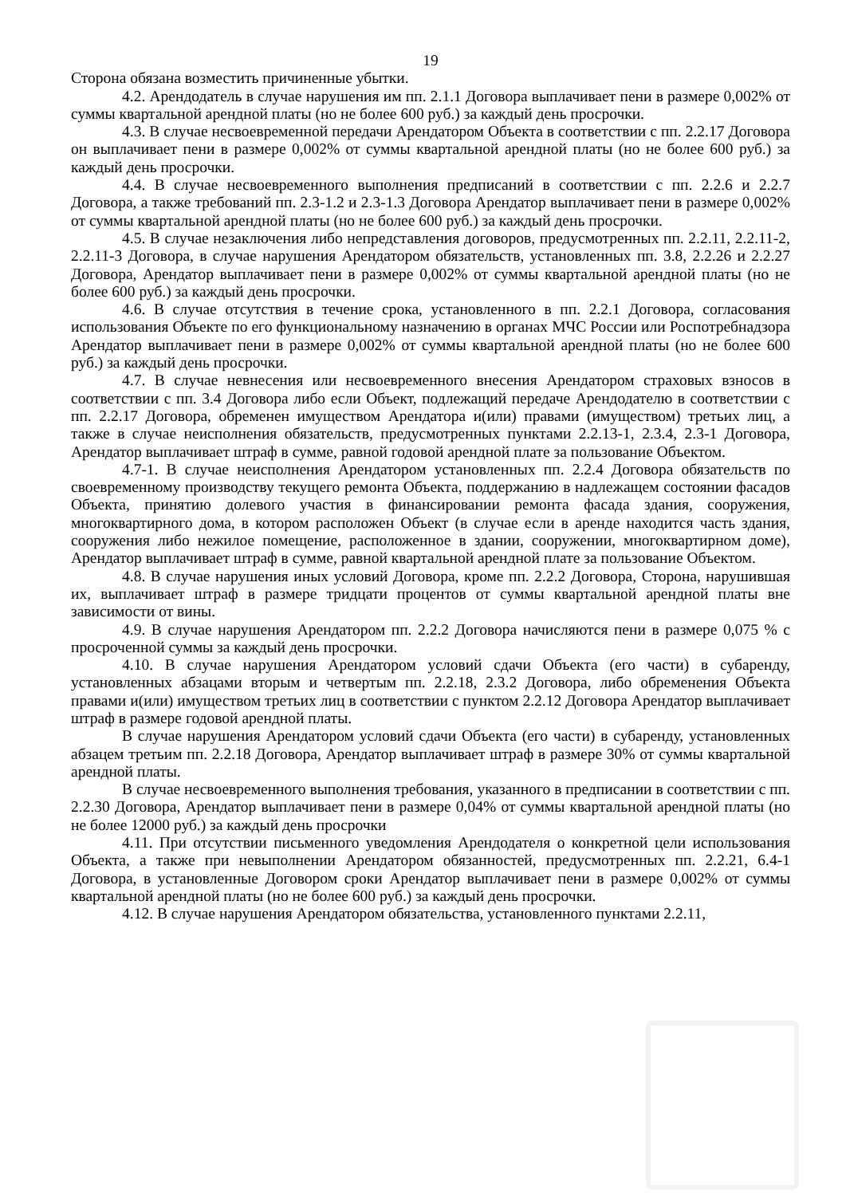19
Сторона обязана возместить причиненные убытки.
4.2. Арендодатель в случае нарушения им пп. 2.1.1 Договора выплачивает пени в размере 0,002% от суммы квартальной арендной платы (но не более 600 руб.) за каждый день просрочки.
4.3. В случае несвоевременной передачи Арендатором Объекта в соответствии с пп. 2.2.17 Договора он выплачивает пени в размере 0,002% от суммы квартальной арендной платы (но не более 600 руб.) за каждый день просрочки.
4.4. В случае несвоевременного выполнения предписаний в соответствии с пп. 2.2.6 и 2.2.7 Договора, а также требований пп. 2.3-1.2 и 2.3-1.3 Договора Арендатор выплачивает пени в размере 0,002% от суммы квартальной арендной платы (но не более 600 руб.) за каждый день просрочки.
4.5. В случае незаключения либо непредставления договоров, предусмотренных пп. 2.2.11, 2.2.11-2, 2.2.11-3 Договора, в случае нарушения Арендатором обязательств, установленных пп. 3.8, 2.2.26 и 2.2.27 Договора, Арендатор выплачивает пени в размере 0,002% от суммы квартальной арендной платы (но не более 600 руб.) за каждый день просрочки.
4.6. В случае отсутствия в течение срока, установленного в пп. 2.2.1 Договора, согласования использования Объекте по его функциональному назначению в органах МЧС России или Роспотребнадзора Арендатор выплачивает пени в размере 0,002% от суммы квартальной арендной платы (но не более 600 руб.) за каждый день просрочки.
4.7. В случае невнесения или несвоевременного внесения Арендатором страховых взносов в соответствии с пп. 3.4 Договора либо если Объект, подлежащий передаче Арендодателю в соответствии с пп. 2.2.17 Договора, обременен имуществом Арендатора и(или) правами (имуществом) третьих лиц, а также в случае неисполнения обязательств, предусмотренных пунктами 2.2.13-1, 2.3.4, 2.3-1 Договора, Арендатор выплачивает штраф в сумме, равной годовой арендной плате за пользование Объектом.
4.7-1. В случае неисполнения Арендатором установленных пп. 2.2.4 Договора обязательств по своевременному производству текущего ремонта Объекта, поддержанию в надлежащем состоянии фасадов Объекта, принятию долевого участия в финансировании ремонта фасада здания, сооружения, многоквартирного дома, в котором расположен Объект (в случае если в аренде находится часть здания, сооружения либо нежилое помещение, расположенное в здании, сооружении, многоквартирном доме), Арендатор выплачивает штраф в сумме, равной квартальной арендной плате за пользование Объектом.
4.8. В случае нарушения иных условий Договора, кроме пп. 2.2.2 Договора, Сторона, нарушившая их, выплачивает штраф в размере тридцати процентов от суммы квартальной арендной платы вне зависимости от вины.
4.9. В случае нарушения Арендатором пп. 2.2.2 Договора начисляются пени в размере 0,075 % с просроченной суммы за каждый день просрочки.
4.10. В случае нарушения Арендатором условий сдачи Объекта (его части) в субаренду, установленных абзацами вторым и четвертым пп. 2.2.18, 2.3.2 Договора, либо обременения Объекта правами и(или) имуществом третьих лиц в соответствии с пунктом 2.2.12 Договора Арендатор выплачивает штраф в размере годовой арендной платы.
В случае нарушения Арендатором условий сдачи Объекта (его части) в субаренду, установленных абзацем третьим пп. 2.2.18 Договора, Арендатор выплачивает штраф в размере 30% от суммы квартальной арендной платы.
В случае несвоевременного выполнения требования, указанного в предписании в соответствии с пп. 2.2.30 Договора, Арендатор выплачивает пени в размере 0,04% от суммы квартальной арендной платы (но не более 12000 руб.) за каждый день просрочки
4.11. При отсутствии письменного уведомления Арендодателя о конкретной цели использования Объекта, а также при невыполнении Арендатором обязанностей, предусмотренных пп. 2.2.21, 6.4-1 Договора, в установленные Договором сроки Арендатор выплачивает пени в размере 0,002% от суммы квартальной арендной платы (но не более 600 руб.) за каждый день просрочки.
4.12. В случае нарушения Арендатором обязательства, установленного пунктами 2.2.11,